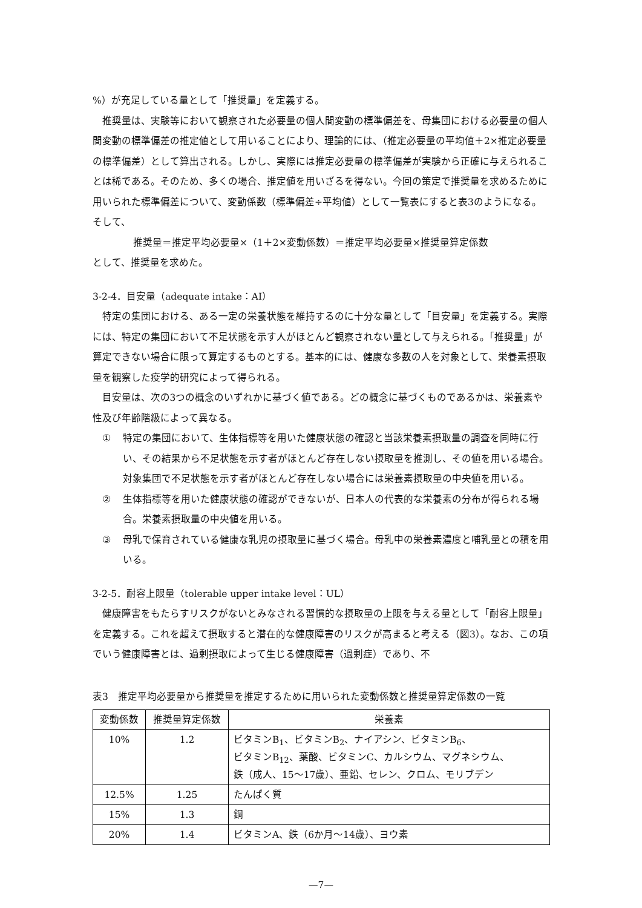%）が充足している量として「推奨量」を定義する。
推奨量は、実験等において観察された必要量の個人間変動の標準偏差を、母集団における必要量の個人間変動の標準偏差の推定値として用いることにより、理論的には、（推定必要量の平均値＋2×推定必要量の標準偏差）として算出される。しかし、実際には推定必要量の標準偏差が実験から正確に与えられることは稀である。そのため、多くの場合、推定値を用いざるを得ない。今回の策定で推奨量を求めるために用いられた標準偏差について、変動係数（標準偏差÷平均値）として一覧表にすると表3のようになる。そして、
推奨量＝推定平均必要量×（1＋2×変動係数）＝推定平均必要量×推奨量算定係数
として、推奨量を求めた。
3-2-4．目安量（adequate intake：AI）
特定の集団における、ある一定の栄養状態を維持するのに十分な量として「目安量」を定義する。実際には、特定の集団において不足状態を示す人がほとんど観察されない量として与えられる。「推奨量」が算定できない場合に限って算定するものとする。基本的には、健康な多数の人を対象として、栄養素摂取量を観察した疫学的研究によって得られる。
目安量は、次の3つの概念のいずれかに基づく値である。どの概念に基づくものであるかは、栄養素や性及び年齢階級によって異なる。
① 特定の集団において、生体指標等を用いた健康状態の確認と当該栄養素摂取量の調査を同時に行い、その結果から不足状態を示す者がほとんど存在しない摂取量を推測し、その値を用いる場合。対象集団で不足状態を示す者がほとんど存在しない場合には栄養素摂取量の中央値を用いる。
② 生体指標等を用いた健康状態の確認ができないが、日本人の代表的な栄養素の分布が得られる場合。栄養素摂取量の中央値を用いる。
③ 母乳で保育されている健康な乳児の摂取量に基づく場合。母乳中の栄養素濃度と哺乳量との積を用いる。
3-2-5．耐容上限量（tolerable upper intake level：UL）
健康障害をもたらすリスクがないとみなされる習慣的な摂取量の上限を与える量として「耐容上限量」を定義する。これを超えて摂取すると潜在的な健康障害のリスクが高まると考える（図3）。なお、この項でいう健康障害とは、過剰摂取によって生じる健康障害（過剰症）であり、不
表3　推定平均必要量から推奨量を推定するために用いられた変動係数と推奨量算定係数の一覧
| 変動係数 | 推奨量算定係数 | 栄養素 |
| --- | --- | --- |
| 10% | 1.2 | ビタミンB<sub>1</sub>、ビタミンB<sub>2</sub>、ナイアシン、ビタミンB<sub>6</sub>、 ビタミンB<sub>12</sub>、葉酸、ビタミンC、カルシウム、マグネシウム、 鉄（成人、15～17歳）、亜鉛、セレン、クロム、モリブデン |
| 12.5% | 1.25 | たんぱく質 |
| 15% | 1.3 | 銅 |
| 20% | 1.4 | ビタミンA、鉄（6か月～14歳）、ヨウ素 |
—7—